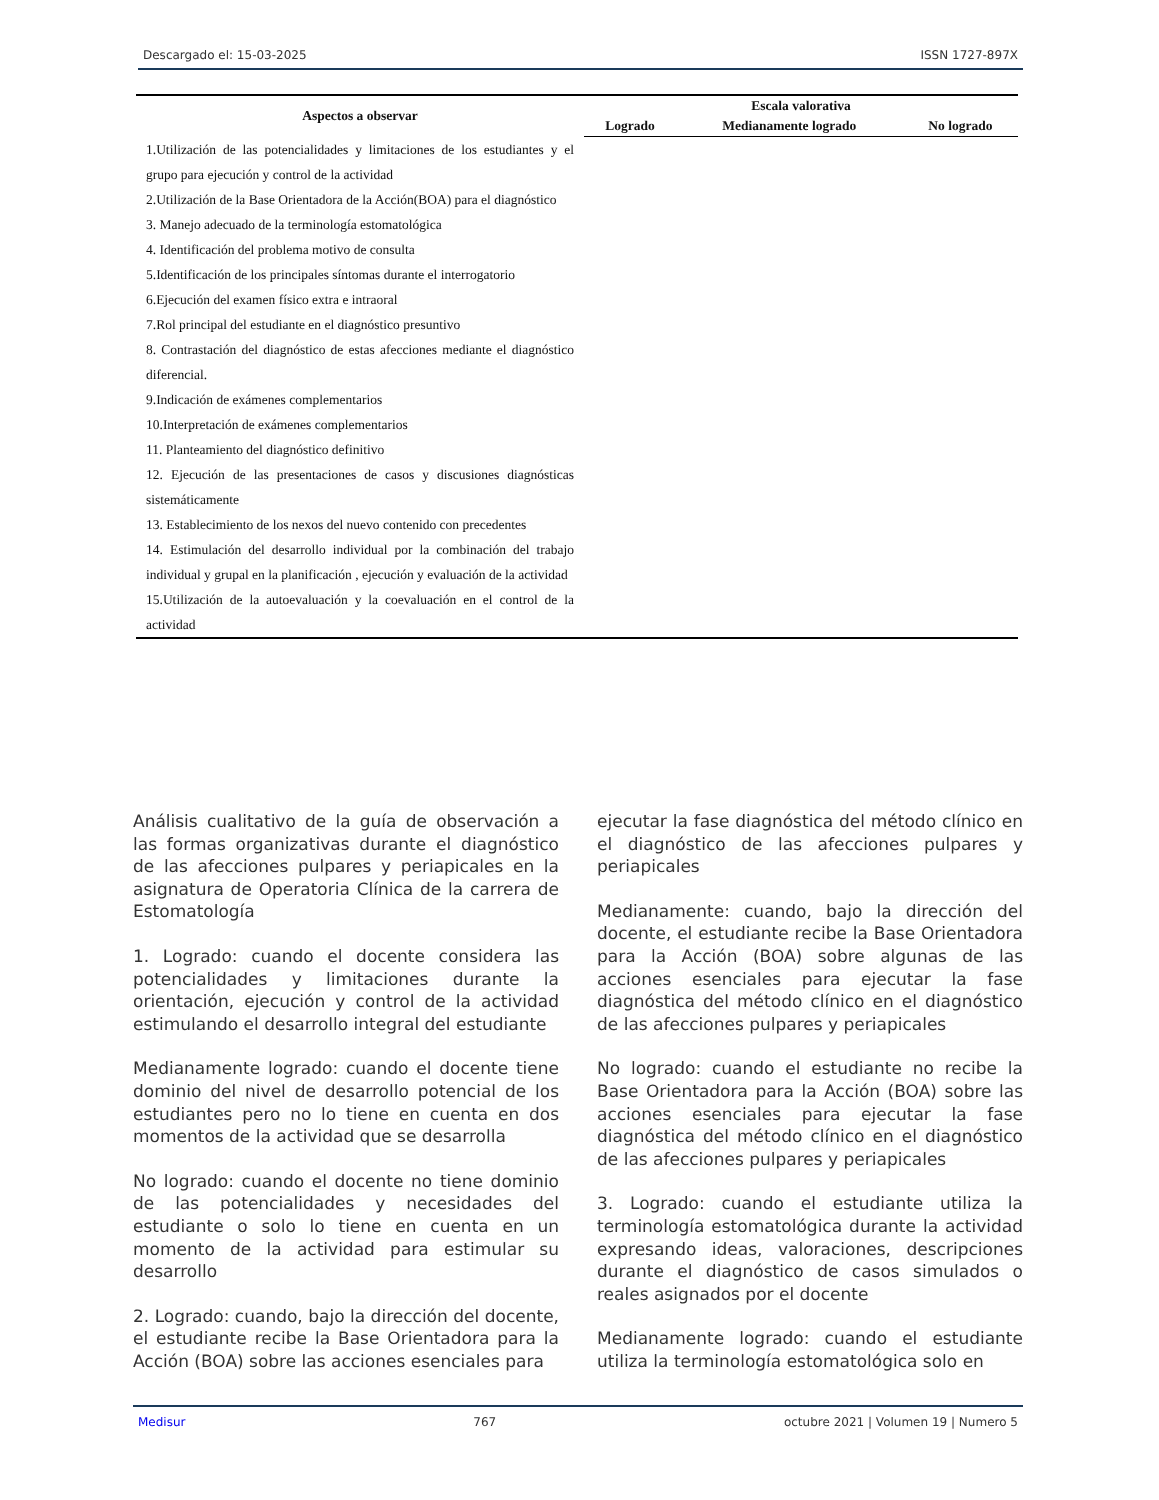Descargado el: 15-03-2025 ISSN 1727-897X
| Aspectos a observar | Escala valorativa | | |
| --- | --- | --- | --- |
| | Logrado | Medianamente logrado | No logrado |
| 1.Utilización de las potencialidades y limitaciones de los estudiantes y el grupo para ejecución y control de la actividad | | | |
| 2.Utilización de la Base Orientadora de la Acción(BOA) para el diagnóstico | | | |
| 3. Manejo adecuado de la terminología estomatológica | | | |
| 4. Identificación del problema motivo de consulta | | | |
| 5.Identificación de los principales síntomas durante el interrogatorio | | | |
| 6.Ejecución del examen físico extra e intraoral | | | |
| 7.Rol principal del estudiante en el diagnóstico presuntivo | | | |
| 8. Contrastación del diagnóstico de estas afecciones mediante el diagnóstico diferencial. | | | |
| 9.Indicación de exámenes complementarios | | | |
| 10.Interpretación de exámenes complementarios | | | |
| 11. Planteamiento del diagnóstico definitivo | | | |
| 12. Ejecución de las presentaciones de casos y discusiones diagnósticas sistemáticamente | | | |
| 13. Establecimiento de los nexos del nuevo contenido con precedentes | | | |
| 14. Estimulación del desarrollo individual por la combinación del trabajo individual y grupal en la planificación , ejecución y evaluación de la actividad | | | |
| 15.Utilización de la autoevaluación y la coevaluación en el control de la actividad | | | |
Análisis cualitativo de la guía de observación a las formas organizativas durante el diagnóstico de las afecciones pulpares y periapicales en la asignatura de Operatoria Clínica de la carrera de Estomatología
1. Logrado: cuando el docente considera las potencialidades y limitaciones durante la orientación, ejecución y control de la actividad estimulando el desarrollo integral del estudiante
Medianamente logrado: cuando el docente tiene dominio del nivel de desarrollo potencial de los estudiantes pero no lo tiene en cuenta en dos momentos de la actividad que se desarrolla
No logrado: cuando el docente no tiene dominio de las potencialidades y necesidades del estudiante o solo lo tiene en cuenta en un momento de la actividad para estimular su desarrollo
2. Logrado: cuando, bajo la dirección del docente, el estudiante recibe la Base Orientadora para la Acción (BOA) sobre las acciones esenciales para
ejecutar la fase diagnóstica del método clínico en el diagnóstico de las afecciones pulpares y periapicales
Medianamente: cuando, bajo la dirección del docente, el estudiante recibe la Base Orientadora para la Acción (BOA) sobre algunas de las acciones esenciales para ejecutar la fase diagnóstica del método clínico en el diagnóstico de las afecciones pulpares y periapicales
No logrado: cuando el estudiante no recibe la Base Orientadora para la Acción (BOA) sobre las acciones esenciales para ejecutar la fase diagnóstica del método clínico en el diagnóstico de las afecciones pulpares y periapicales
3. Logrado: cuando el estudiante utiliza la terminología estomatológica durante la actividad expresando ideas, valoraciones, descripciones durante el diagnóstico de casos simulados o reales asignados por el docente
Medianamente logrado: cuando el estudiante utiliza la terminología estomatológica solo en
Medisur 767 octubre 2021 | Volumen 19 | Numero 5